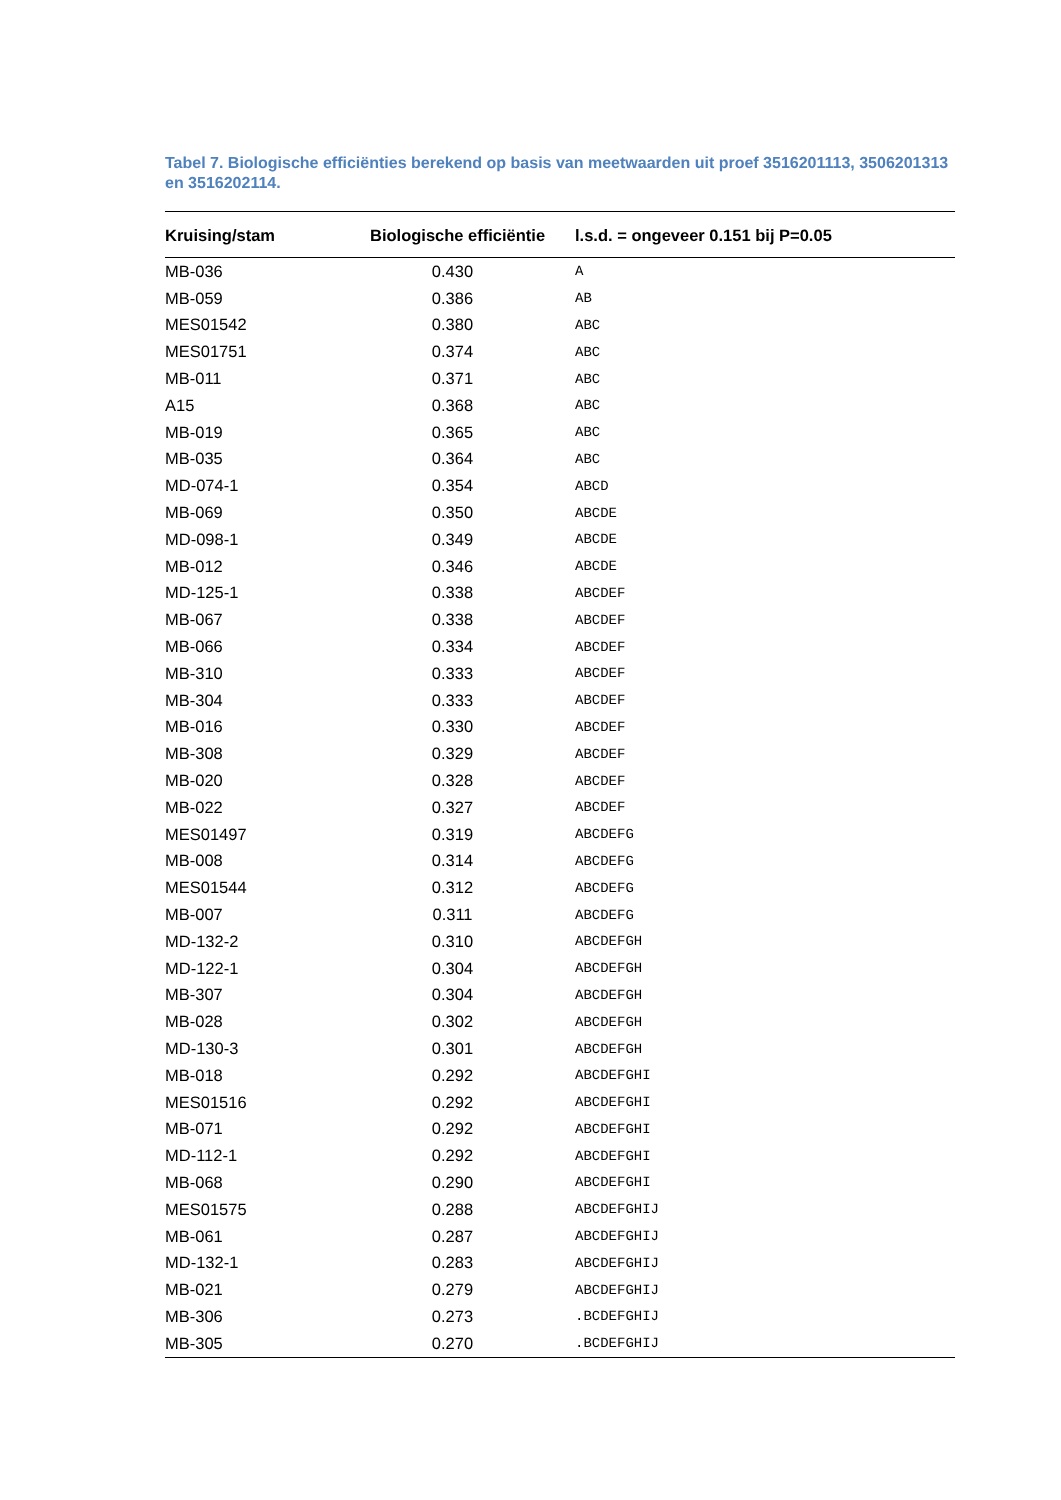Tabel 7. Biologische efficiënties berekend op basis van meetwaarden uit proef 3516201113, 3506201313 en 3516202114.
| Kruising/stam | Biologische efficiëntie | l.s.d. = ongeveer 0.151 bij P=0.05 |
| --- | --- | --- |
| MB-036 | 0.430 | A |
| MB-059 | 0.386 | AB |
| MES01542 | 0.380 | ABC |
| MES01751 | 0.374 | ABC |
| MB-011 | 0.371 | ABC |
| A15 | 0.368 | ABC |
| MB-019 | 0.365 | ABC |
| MB-035 | 0.364 | ABC |
| MD-074-1 | 0.354 | ABCD |
| MB-069 | 0.350 | ABCDE |
| MD-098-1 | 0.349 | ABCDE |
| MB-012 | 0.346 | ABCDE |
| MD-125-1 | 0.338 | ABCDEF |
| MB-067 | 0.338 | ABCDEF |
| MB-066 | 0.334 | ABCDEF |
| MB-310 | 0.333 | ABCDEF |
| MB-304 | 0.333 | ABCDEF |
| MB-016 | 0.330 | ABCDEF |
| MB-308 | 0.329 | ABCDEF |
| MB-020 | 0.328 | ABCDEF |
| MB-022 | 0.327 | ABCDEF |
| MES01497 | 0.319 | ABCDEFG |
| MB-008 | 0.314 | ABCDEFG |
| MES01544 | 0.312 | ABCDEFG |
| MB-007 | 0.311 | ABCDEFG |
| MD-132-2 | 0.310 | ABCDEFGH |
| MD-122-1 | 0.304 | ABCDEFGH |
| MB-307 | 0.304 | ABCDEFGH |
| MB-028 | 0.302 | ABCDEFGH |
| MD-130-3 | 0.301 | ABCDEFGH |
| MB-018 | 0.292 | ABCDEFGHI |
| MES01516 | 0.292 | ABCDEFGHI |
| MB-071 | 0.292 | ABCDEFGHI |
| MD-112-1 | 0.292 | ABCDEFGHI |
| MB-068 | 0.290 | ABCDEFGHI |
| MES01575 | 0.288 | ABCDEFGHIJ |
| MB-061 | 0.287 | ABCDEFGHIJ |
| MD-132-1 | 0.283 | ABCDEFGHIJ |
| MB-021 | 0.279 | ABCDEFGHIJ |
| MB-306 | 0.273 | .BCDEFGHIJ |
| MB-305 | 0.270 | .BCDEFGHIJ |